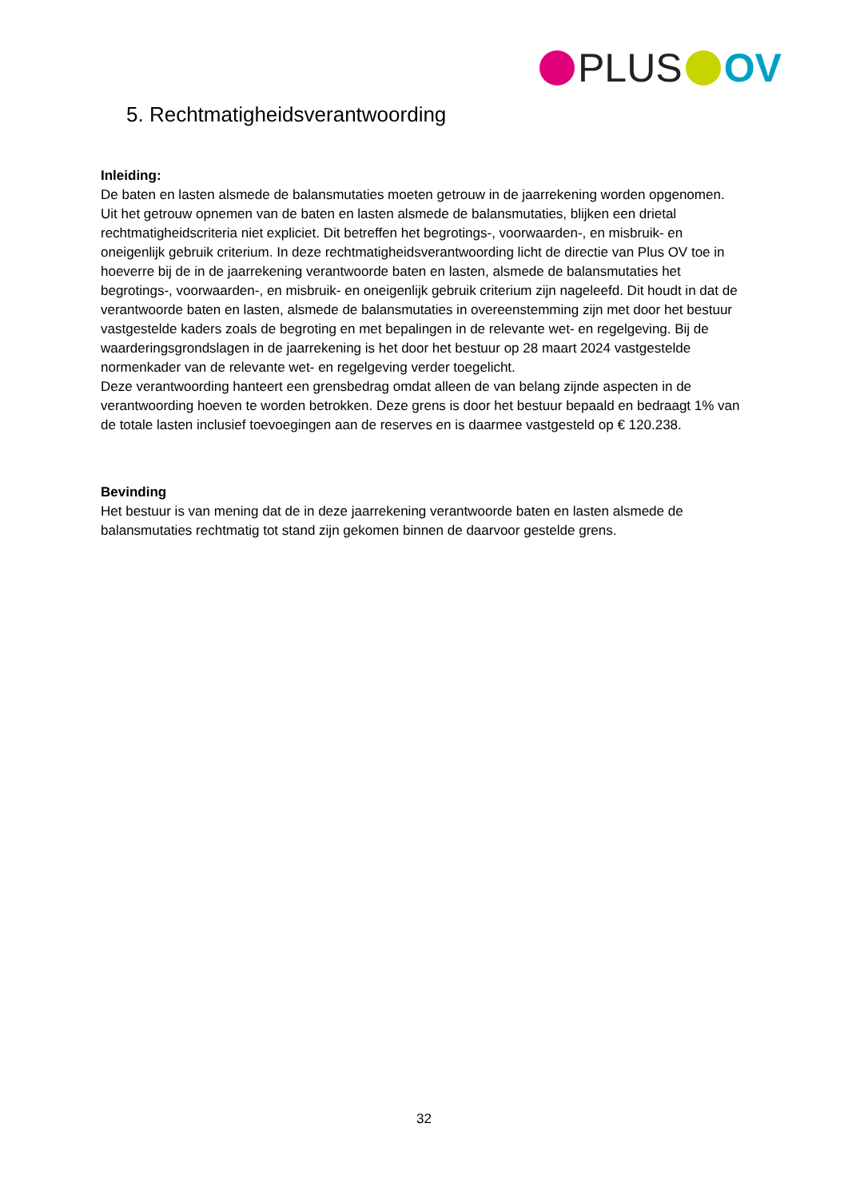PLUS OV
5. Rechtmatigheidsverantwoording
Inleiding:
De baten en lasten alsmede de balansmutaties moeten getrouw in de jaarrekening worden opgenomen. Uit het getrouw opnemen van de baten en lasten alsmede de balansmutaties, blijken een drietal rechtmatigheidscriteria niet expliciet. Dit betreffen het begrotings-, voorwaarden-, en misbruik- en oneigenlijk gebruik criterium. In deze rechtmatigheidsverantwoording licht de directie van Plus OV toe in hoeverre bij de in de jaarrekening verantwoorde baten en lasten, alsmede de balansmutaties het begrotings-, voorwaarden-, en misbruik- en oneigenlijk gebruik criterium zijn nageleefd. Dit houdt in dat de verantwoorde baten en lasten, alsmede de balansmutaties in overeenstemming zijn met door het bestuur vastgestelde kaders zoals de begroting en met bepalingen in de relevante wet- en regelgeving. Bij de waarderingsgrondslagen in de jaarrekening is het door het bestuur op 28 maart 2024 vastgestelde normenkader van de relevante wet- en regelgeving verder toegelicht.
Deze verantwoording hanteert een grensbedrag omdat alleen de van belang zijnde aspecten in de verantwoording hoeven te worden betrokken. Deze grens is door het bestuur bepaald en bedraagt 1% van de totale lasten inclusief toevoegingen aan de reserves en is daarmee vastgesteld op € 120.238.
Bevinding
Het bestuur is van mening dat de in deze jaarrekening verantwoorde baten en lasten alsmede de balansmutaties rechtmatig tot stand zijn gekomen binnen de daarvoor gestelde grens.
32